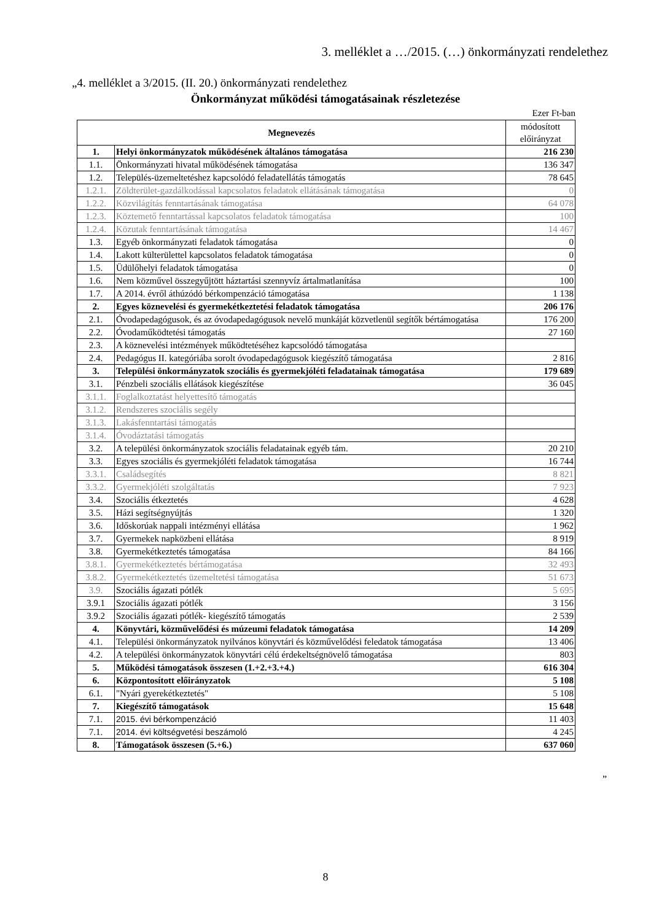3. melléklet a …/2015. (…) önkormányzati rendelethez
„4. melléklet a 3/2015. (II. 20.) önkormányzati rendelethez
Önkormányzat működési támogatásainak részletezése
Ezer Ft-ban
| Megnevezés | | módosított előirányzat |
| --- | --- | --- |
| 1. | Helyi önkormányzatok működésének általános támogatása | 216 230 |
| 1.1. | Önkormányzati hivatal működésének támogatása | 136 347 |
| 1.2. | Település-üzemeltetéshez kapcsolódó feladatellátás támogatás | 78 645 |
| 1.2.1. | Zöldterület-gazdálkodással kapcsolatos feladatok ellátásának támogatása | 0 |
| 1.2.2. | Közvilágítás fenntartásának támogatása | 64 078 |
| 1.2.3. | Köztemető fenntartással kapcsolatos feladatok támogatása | 100 |
| 1.2.4. | Közutak fenntartásának támogatása | 14 467 |
| 1.3. | Egyéb önkormányzati feladatok támogatása | 0 |
| 1.4. | Lakott külterülettel kapcsolatos feladatok támogatása | 0 |
| 1.5. | Üdülőhelyi feladatok támogatása | 0 |
| 1.6. | Nem közművel összegyűjtött háztartási szennyvíz ártalmatlanítása | 100 |
| 1.7. | A 2014. évről áthúzódó bérkompenzáció támogatása | 1 138 |
| 2. | Egyes köznevelési és gyermekétkeztetési feladatok támogatása | 206 176 |
| 2.1. | Óvodapedagógusok, és az óvodapedagógusok nevelő munkáját közvetlenül segítők bértámogatása | 176 200 |
| 2.2. | Óvodaműködtetési támogatás | 27 160 |
| 2.3. | A köznevelési intézmények működtetéséhez kapcsolódó támogatása | |
| 2.4. | Pedagógus II. kategóriába sorolt óvodapedagógusok kiegészítő támogatása | 2 816 |
| 3. | Települési önkormányzatok szociális és gyermekjóléti feladatainak támogatása | 179 689 |
| 3.1. | Pénzbeli szociális ellátások kiegészítése | 36 045 |
| 3.1.1. | Foglalkoztatást helyettesítő támogatás | |
| 3.1.2. | Rendszeres szociális segély | |
| 3.1.3. | Lakásfenntartási támogatás | |
| 3.1.4. | Óvodáztatási támogatás | |
| 3.2. | A települési önkormányzatok szociális feladatainak egyéb tám. | 20 210 |
| 3.3. | Egyes szociális és gyermekjóléti feladatok támogatása | 16 744 |
| 3.3.1. | Családsegítés | 8 821 |
| 3.3.2. | Gyermekjóléti szolgáltatás | 7 923 |
| 3.4. | Szociális étkeztetés | 4 628 |
| 3.5. | Házi segítségnyújtás | 1 320 |
| 3.6. | Időskorúak nappali intézményi ellátása | 1 962 |
| 3.7. | Gyermekek napközbeni ellátása | 8 919 |
| 3.8. | Gyermekétkeztetés támogatása | 84 166 |
| 3.8.1. | Gyermekétkeztetés bértámogatása | 32 493 |
| 3.8.2. | Gyermekétkeztetés üzemeltetési támogatása | 51 673 |
| 3.9. | Szociális ágazati pótlék | 5 695 |
| 3.9.1 | Szociális ágazati pótlék | 3 156 |
| 3.9.2 | Szociális ágazati pótlék- kiegészítő támogatás | 2 539 |
| 4. | Könyvtári, közművelődési és múzeumi feladatok támogatása | 14 209 |
| 4.1. | Települési önkormányzatok nyilvános könyvtári és közművelődési feledatok támogatása | 13 406 |
| 4.2. | A települési önkormányzatok könyvtári célú érdekeltségnövelő támogatása | 803 |
| 5. | Működési támogatások összesen (1.+2.+3.+4.) | 616 304 |
| 6. | Központosított előirányzatok | 5 108 |
| 6.1. | "Nyári gyerekétkeztetés" | 5 108 |
| 7. | Kiegészítő támogatások | 15 648 |
| 7.1. | 2015. évi bérkompenzáció | 11 403 |
| 7.1. | 2014. évi költségvetési beszámoló | 4 245 |
| 8. | Támogatások összesen (5.+6.) | 637 060 |
”
8